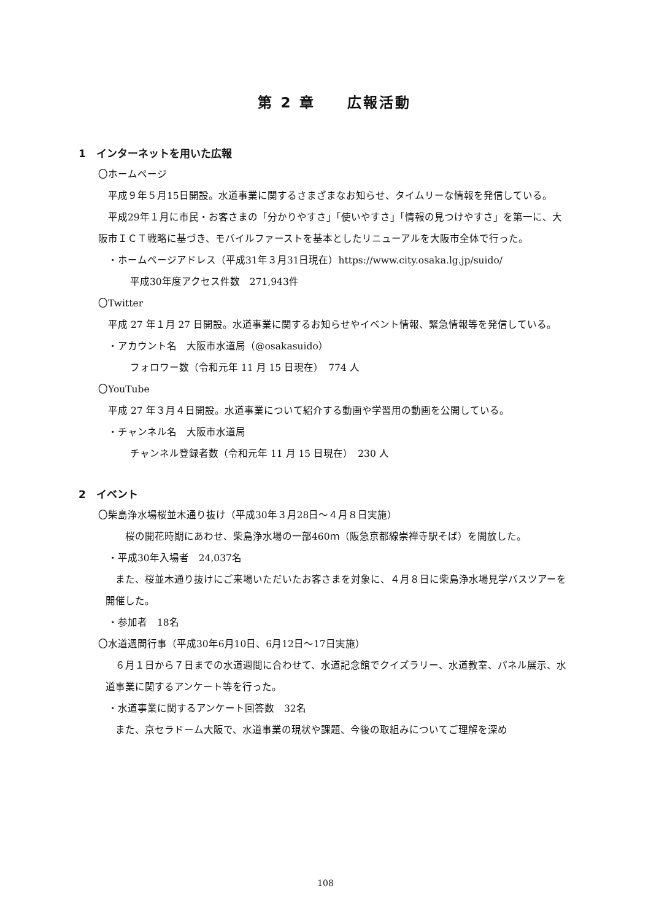第 2 章　　広報活動
1　インターネットを用いた広報
〇ホームページ
　平成９年５月15日開設。水道事業に関するさまざまなお知らせ、タイムリーな情報を発信している。
　平成29年１月に市民・お客さまの「分かりやすさ」「使いやすさ」「情報の見つけやすさ」を第一に、大阪市ＩＣＴ戦略に基づき、モバイルファーストを基本としたリニューアルを大阪市全体で行った。
・ホームページアドレス（平成31年３月31日現在）https://www.city.osaka.lg.jp/suido/
平成30年度アクセス件数　271,943件
〇Twitter
　平成 27 年１月 27 日開設。水道事業に関するお知らせやイベント情報、緊急情報等を発信している。
・アカウント名　大阪市水道局（@osakasuido）
フォロワー数（令和元年 11 月 15 日現在）　774 人
〇YouTube
　平成 27 年３月４日開設。水道事業について紹介する動画や学習用の動画を公開している。
・チャンネル名　大阪市水道局
チャンネル登録者数（令和元年 11 月 15 日現在）　230 人
2　イベント
〇柴島浄水場桜並木通り抜け（平成30年３月28日～４月８日実施）
　　桜の開花時期にあわせ、柴島浄水場の一部460ｍ（阪急京都線崇禅寺駅そば）を開放した。
・平成30年入場者　24,037名
　また、桜並木通り抜けにご来場いただいたお客さまを対象に、４月８日に柴島浄水場見学バスツアーを開催した。
・参加者　18名
〇水道週間行事（平成30年6月10日、6月12日～17日実施）
　６月１日から７日までの水道週間に合わせて、水道記念館でクイズラリー、水道教室、パネル展示、水道事業に関するアンケート等を行った。
・水道事業に関するアンケート回答数　32名
　また、京セラドーム大阪で、水道事業の現状や課題、今後の取組みについてご理解を深め
108